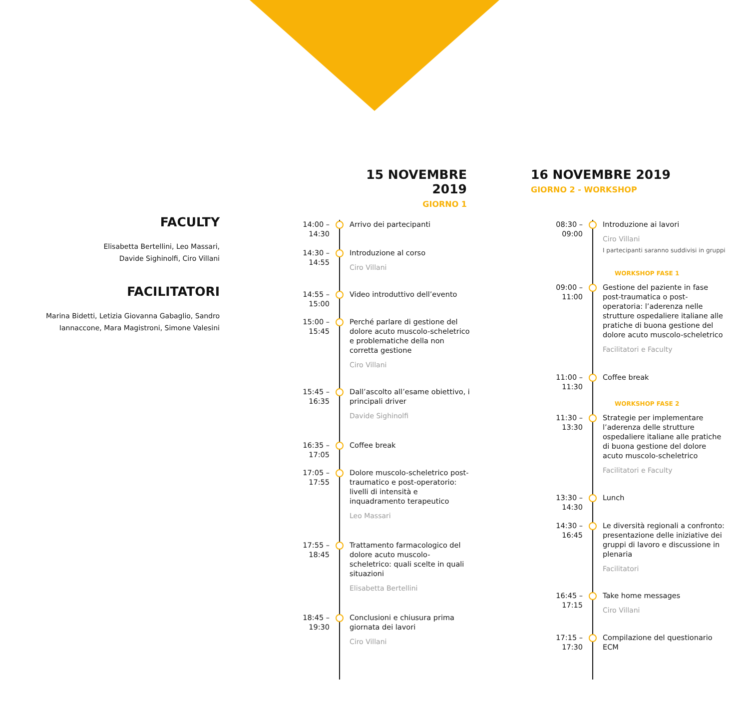FACULTY
Elisabetta Bertellini, Leo Massari,
Davide Sighinolfi, Ciro Villani
FACILITATORI
Marina Bidetti, Letizia Giovanna Gabaglio, Sandro
Iannaccone, Mara Magistroni, Simone Valesini
15 NOVEMBRE 2019
GIORNO 1
16 NOVEMBRE 2019
GIORNO 2 - WORKSHOP
14:00 – 14:30
Arrivo dei partecipanti
14:30 – 14:55
Introduzione al corso
Ciro Villani
14:55 – 15:00
Video introduttivo dell’evento
15:00 – 15:45
Perché parlare di gestione del dolore acuto muscolo-scheletrico e problematiche della non corretta gestione
Ciro Villani
15:45 – 16:35
Dall’ascolto all’esame obiettivo, i principali driver
Davide Sighinolfi
16:35 – 17:05
Coffee break
17:05 – 17:55
Dolore muscolo-scheletrico post-traumatico e post-operatorio: livelli di intensità e inquadramento terapeutico
Leo Massari
17:55 – 18:45
Trattamento farmacologico del dolore acuto muscolo-scheletrico: quali scelte in quali situazioni
Elisabetta Bertellini
18:45 – 19:30
Conclusioni e chiusura prima giornata dei lavori
Ciro Villani
08:30 – 09:00
Introduzione ai lavori
Ciro Villani
I partecipanti saranno suddivisi in gruppi
WORKSHOP FASE 1
09:00 – 11:00
Gestione del paziente in fase post-traumatica o post-operatoria: l’aderenza nelle strutture ospedaliere italiane alle pratiche di buona gestione del dolore acuto muscolo-scheletrico
Facilitatori e Faculty
11:00 – 11:30
Coffee break
WORKSHOP FASE 2
11:30 – 13:30
Strategie per implementare l’aderenza delle strutture ospedaliere italiane alle pratiche di buona gestione del dolore acuto muscolo-scheletrico
Facilitatori e Faculty
13:30 – 14:30
Lunch
14:30 – 16:45
Le diversità regionali a confronto: presentazione delle iniziative dei gruppi di lavoro e discussione in plenaria
Facilitatori
16:45 – 17:15
Take home messages
Ciro Villani
17:15 – 17:30
Compilazione del questionario ECM